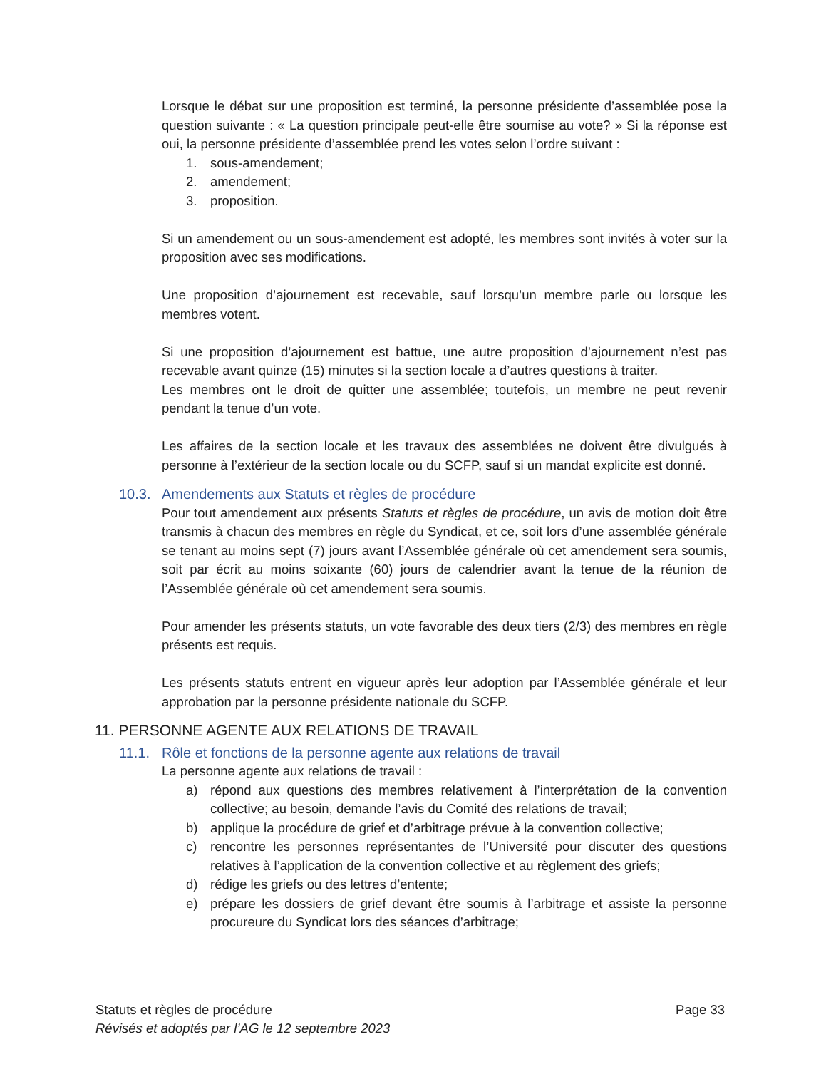Lorsque le débat sur une proposition est terminé, la personne présidente d’assemblée pose la question suivante : « La question principale peut-elle être soumise au vote? » Si la réponse est oui, la personne présidente d’assemblée prend les votes selon l’ordre suivant :
1. sous-amendement;
2. amendement;
3. proposition.
Si un amendement ou un sous-amendement est adopté, les membres sont invités à voter sur la proposition avec ses modifications.
Une proposition d’ajournement est recevable, sauf lorsqu’un membre parle ou lorsque les membres votent.
Si une proposition d’ajournement est battue, une autre proposition d’ajournement n’est pas recevable avant quinze (15) minutes si la section locale a d’autres questions à traiter.
Les membres ont le droit de quitter une assemblée; toutefois, un membre ne peut revenir pendant la tenue d’un vote.
Les affaires de la section locale et les travaux des assemblées ne doivent être divulgués à personne à l’extérieur de la section locale ou du SCFP, sauf si un mandat explicite est donné.
10.3. Amendements aux Statuts et règles de procédure
Pour tout amendement aux présents Statuts et règles de procédure, un avis de motion doit être transmis à chacun des membres en règle du Syndicat, et ce, soit lors d’une assemblée générale se tenant au moins sept (7) jours avant l’Assemblée générale où cet amendement sera soumis, soit par écrit au moins soixante (60) jours de calendrier avant la tenue de la réunion de l’Assemblée générale où cet amendement sera soumis.
Pour amender les présents statuts, un vote favorable des deux tiers (2/3) des membres en règle présents est requis.
Les présents statuts entrent en vigueur après leur adoption par l’Assemblée générale et leur approbation par la personne présidente nationale du SCFP.
11. PERSONNE AGENTE AUX RELATIONS DE TRAVAIL
11.1. Rôle et fonctions de la personne agente aux relations de travail
La personne agente aux relations de travail :
a) répond aux questions des membres relativement à l’interprétation de la convention collective; au besoin, demande l’avis du Comité des relations de travail;
b) applique la procédure de grief et d’arbitrage prévue à la convention collective;
c) rencontre les personnes représentantes de l’Université pour discuter des questions relatives à l’application de la convention collective et au règlement des griefs;
d) rédige les griefs ou des lettres d’entente;
e) prépare les dossiers de grief devant être soumis à l’arbitrage et assiste la personne procureure du Syndicat lors des séances d’arbitrage;
Statuts et règles de procédure Page 33
Révisés et adoptés par l’AG le 12 septembre 2023